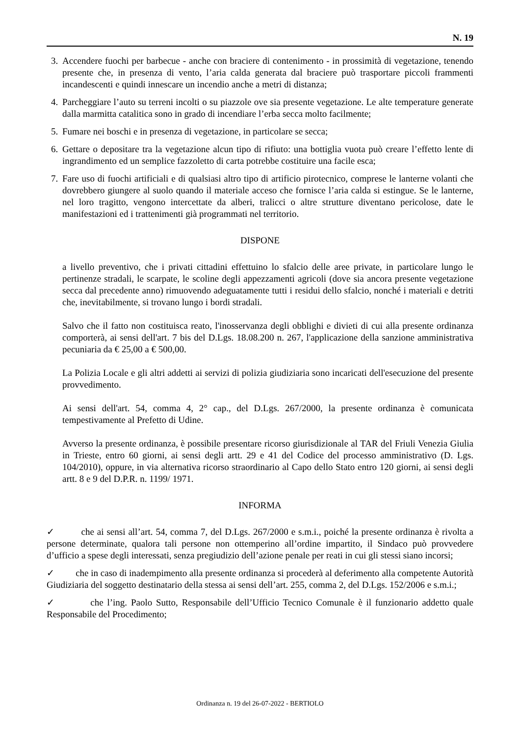N. 19
3. Accendere fuochi per barbecue - anche con braciere di contenimento - in prossimità di vegetazione, tenendo presente che, in presenza di vento, l’aria calda generata dal braciere può trasportare piccoli frammenti incandescenti e quindi innescare un incendio anche a metri di distanza;
4. Parcheggiare l’auto su terreni incolti o su piazzole ove sia presente vegetazione. Le alte temperature generate dalla marmitta catalitica sono in grado di incendiare l’erba secca molto facilmente;
5. Fumare nei boschi e in presenza di vegetazione, in particolare se secca;
6. Gettare o depositare tra la vegetazione alcun tipo di rifiuto: una bottiglia vuota può creare l’effetto lente di ingrandimento ed un semplice fazzoletto di carta potrebbe costituire una facile esca;
7. Fare uso di fuochi artificiali e di qualsiasi altro tipo di artificio pirotecnico, comprese le lanterne volanti che dovrebbero giungere al suolo quando il materiale acceso che fornisce l’aria calda si estingue. Se le lanterne, nel loro tragitto, vengono intercettate da alberi, tralicci o altre strutture diventano pericolose, date le manifestazioni ed i trattenimenti già programmati nel territorio.
DISPONE
a livello preventivo, che i privati cittadini effettuino lo sfalcio delle aree private, in particolare lungo le pertinenze stradali, le scarpate, le scoline degli appezzamenti agricoli (dove sia ancora presente vegetazione secca dal precedente anno) rimuovendo adeguatamente tutti i residui dello sfalcio, nonché i materiali e detriti che, inevitabilmente, si trovano lungo i bordi stradali.
Salvo che il fatto non costituisca reato, l'inosservanza degli obblighi e divieti di cui alla presente ordinanza comporterà, ai sensi dell'art. 7 bis del D.Lgs. 18.08.200 n. 267, l'applicazione della sanzione amministrativa pecuniaria da € 25,00 a € 500,00.
La Polizia Locale e gli altri addetti ai servizi di polizia giudiziaria sono incaricati dell'esecuzione del presente provvedimento.
Ai sensi dell'art. 54, comma 4, 2° cap., del D.Lgs. 267/2000, la presente ordinanza è comunicata tempestivamente al Prefetto di Udine.
Avverso la presente ordinanza, è possibile presentare ricorso giurisdizionale al TAR del Friuli Venezia Giulia in Trieste, entro 60 giorni, ai sensi degli artt. 29 e 41 del Codice del processo amministrativo (D. Lgs. 104/2010), oppure, in via alternativa ricorso straordinario al Capo dello Stato entro 120 giorni, ai sensi degli artt. 8 e 9 del D.P.R. n. 1199/ 1971.
INFORMA
✓ che ai sensi all’art. 54, comma 7, del D.Lgs. 267/2000 e s.m.i., poiché la presente ordinanza è rivolta a persone determinate, qualora tali persone non ottemperino all’ordine impartito, il Sindaco può provvedere d’ufficio a spese degli interessati, senza pregiudizio dell’azione penale per reati in cui gli stessi siano incorsi;
✓ che in caso di inadempimento alla presente ordinanza si procederà al deferimento alla competente Autorità Giudiziaria del soggetto destinatario della stessa ai sensi dell’art. 255, comma 2, del D.Lgs. 152/2006 e s.m.i.;
✓ che l’ing. Paolo Sutto, Responsabile dell’Ufficio Tecnico Comunale è il funzionario addetto quale Responsabile del Procedimento;
Ordinanza n. 19 del 26-07-2022 - BERTIOLO